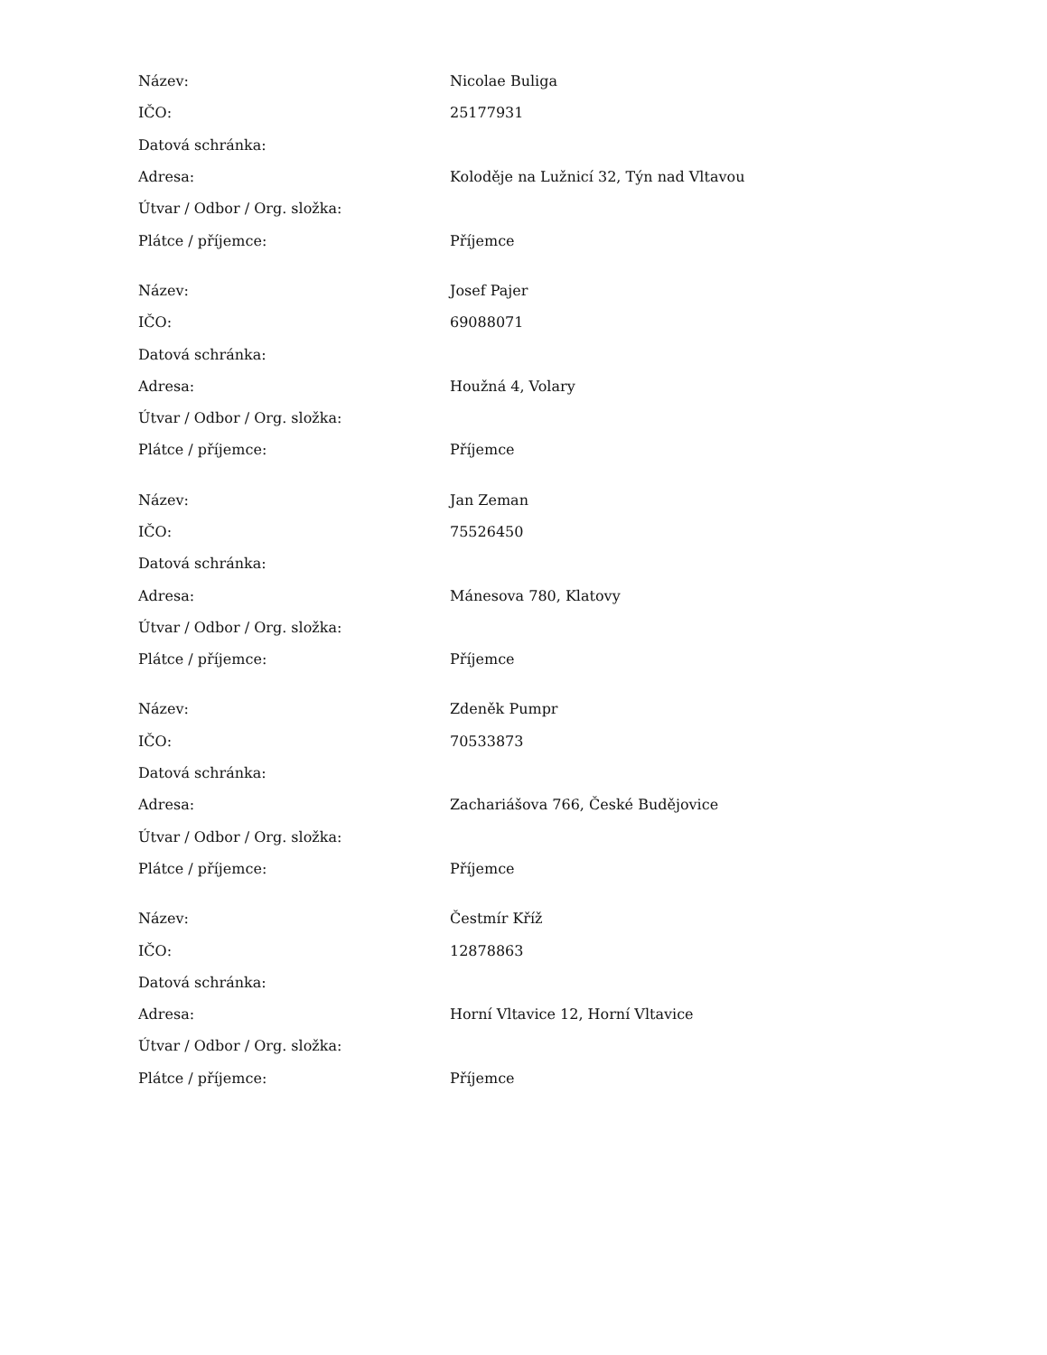| Název: | Nicolae Buliga |
| IČO: | 25177931 |
| Datová schránka: | |
| Adresa: | Koloděje na Lužnicí 32, Týn nad Vltavou |
| Útvar / Odbor / Org. složka: | |
| Plátce / příjemce: | Příjemce |
| Název: | Josef Pajer |
| IČO: | 69088071 |
| Datová schránka: | |
| Adresa: | Houžná 4, Volary |
| Útvar / Odbor / Org. složka: | |
| Plátce / příjemce: | Příjemce |
| Název: | Jan Zeman |
| IČO: | 75526450 |
| Datová schránka: | |
| Adresa: | Mánesova 780, Klatovy |
| Útvar / Odbor / Org. složka: | |
| Plátce / příjemce: | Příjemce |
| Název: | Zdeněk Pumpr |
| IČO: | 70533873 |
| Datová schránka: | |
| Adresa: | Zachariášova 766, České Budějovice |
| Útvar / Odbor / Org. složka: | |
| Plátce / příjemce: | Příjemce |
| Název: | Čestmír Kříž |
| IČO: | 12878863 |
| Datová schránka: | |
| Adresa: | Horní Vltavice 12, Horní Vltavice |
| Útvar / Odbor / Org. složka: | |
| Plátce / příjemce: | Příjemce |